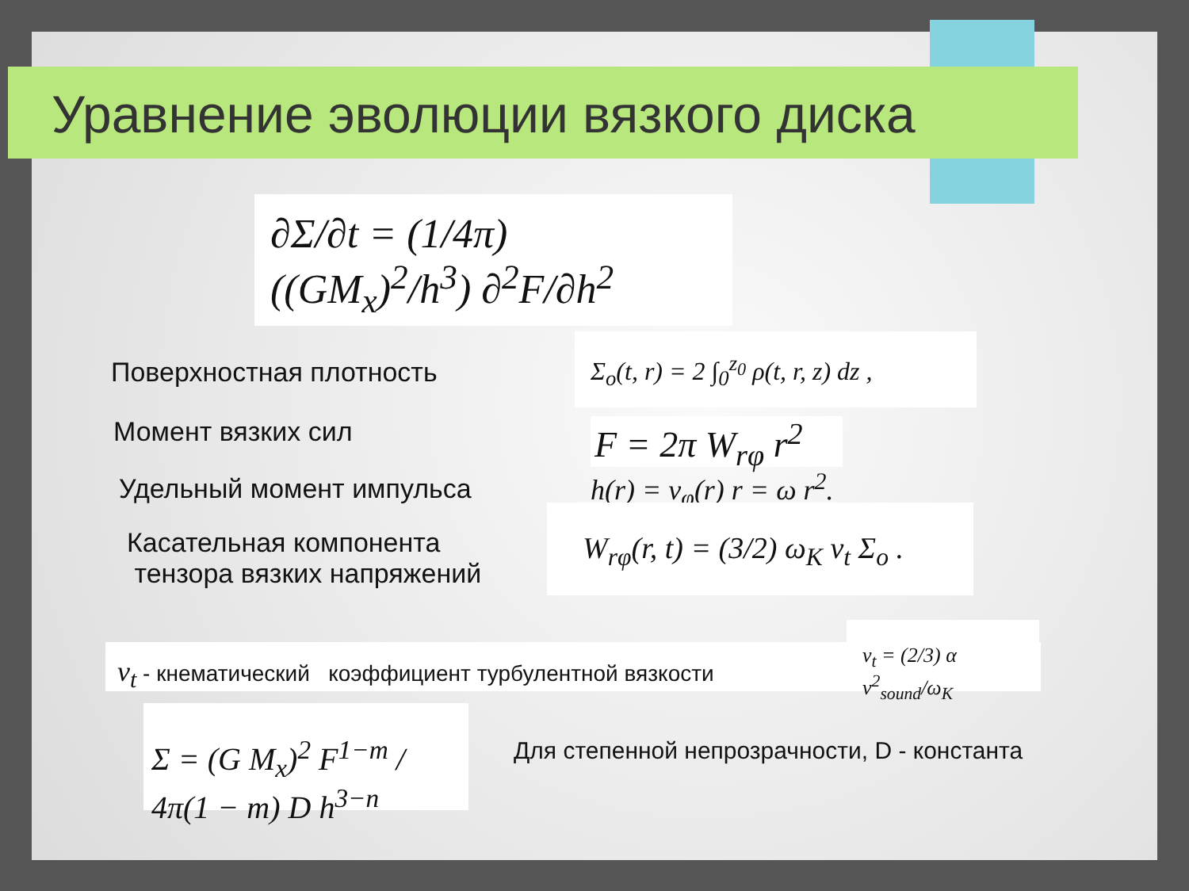Уравнение эволюции вязкого диска
∂Σ/∂t = (1/4π) ((GM<sub>x</sub>)<sup>2</sup>/h<sup>3</sup>) ∂<sup>2</sup>F/∂h<sup>2</sup>
Поверхностная плотность
Σ<sub>o</sub>(t, r) = 2 ∫<sub>0</sub><sup>z<sub>0</sub></sup> ρ(t, r, z) dz ,
Момент вязких сил
F = 2π W<sub>rφ</sub> r<sup>2</sup>
Удельный момент импульса h(r) = v<sub>φ</sub>(r) r = ω r<sup>2</sup>.
Касательная компонента
тензора вязких напряжений
W<sub>rφ</sub>(r, t) = (3/2) ω<sub>K</sub> ν<sub>t</sub> Σ<sub>o</sub> .
ν<sub>t</sub> - кнематический коэффициент турбулентной вязкости
ν<sub>t</sub> = (2/3) α v<sup>2</sup><sub>sound</sub>/ω<sub>K</sub>
Σ = (G M<sub>x</sub>)<sup>2</sup> F<sup>1−m</sup> / 4π(1 − m) D h<sup>3−n</sup>
Для степенной непрозрачности, D - константа